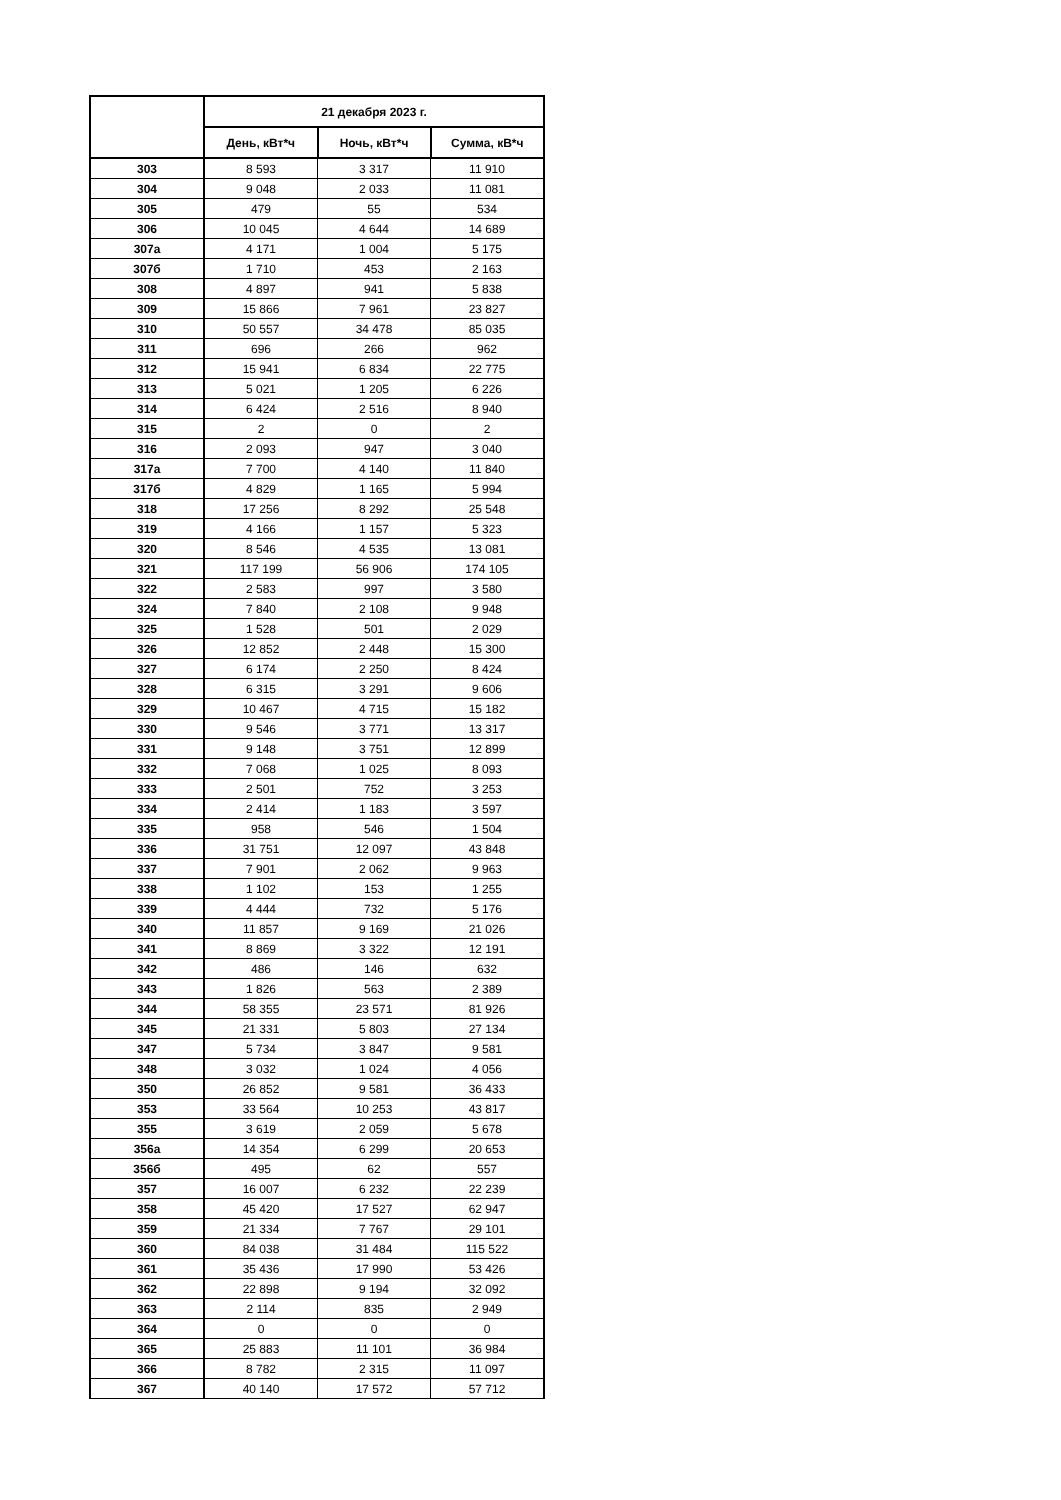| | 21 декабря 2023 г. | | |
| --- | --- | --- | --- |
| | День, кВт*ч | Ночь, кВт*ч | Сумма, кВ*ч |
| 303 | 8 593 | 3 317 | 11 910 |
| 304 | 9 048 | 2 033 | 11 081 |
| 305 | 479 | 55 | 534 |
| 306 | 10 045 | 4 644 | 14 689 |
| 307а | 4 171 | 1 004 | 5 175 |
| 307б | 1 710 | 453 | 2 163 |
| 308 | 4 897 | 941 | 5 838 |
| 309 | 15 866 | 7 961 | 23 827 |
| 310 | 50 557 | 34 478 | 85 035 |
| 311 | 696 | 266 | 962 |
| 312 | 15 941 | 6 834 | 22 775 |
| 313 | 5 021 | 1 205 | 6 226 |
| 314 | 6 424 | 2 516 | 8 940 |
| 315 | 2 | 0 | 2 |
| 316 | 2 093 | 947 | 3 040 |
| 317а | 7 700 | 4 140 | 11 840 |
| 317б | 4 829 | 1 165 | 5 994 |
| 318 | 17 256 | 8 292 | 25 548 |
| 319 | 4 166 | 1 157 | 5 323 |
| 320 | 8 546 | 4 535 | 13 081 |
| 321 | 117 199 | 56 906 | 174 105 |
| 322 | 2 583 | 997 | 3 580 |
| 324 | 7 840 | 2 108 | 9 948 |
| 325 | 1 528 | 501 | 2 029 |
| 326 | 12 852 | 2 448 | 15 300 |
| 327 | 6 174 | 2 250 | 8 424 |
| 328 | 6 315 | 3 291 | 9 606 |
| 329 | 10 467 | 4 715 | 15 182 |
| 330 | 9 546 | 3 771 | 13 317 |
| 331 | 9 148 | 3 751 | 12 899 |
| 332 | 7 068 | 1 025 | 8 093 |
| 333 | 2 501 | 752 | 3 253 |
| 334 | 2 414 | 1 183 | 3 597 |
| 335 | 958 | 546 | 1 504 |
| 336 | 31 751 | 12 097 | 43 848 |
| 337 | 7 901 | 2 062 | 9 963 |
| 338 | 1 102 | 153 | 1 255 |
| 339 | 4 444 | 732 | 5 176 |
| 340 | 11 857 | 9 169 | 21 026 |
| 341 | 8 869 | 3 322 | 12 191 |
| 342 | 486 | 146 | 632 |
| 343 | 1 826 | 563 | 2 389 |
| 344 | 58 355 | 23 571 | 81 926 |
| 345 | 21 331 | 5 803 | 27 134 |
| 347 | 5 734 | 3 847 | 9 581 |
| 348 | 3 032 | 1 024 | 4 056 |
| 350 | 26 852 | 9 581 | 36 433 |
| 353 | 33 564 | 10 253 | 43 817 |
| 355 | 3 619 | 2 059 | 5 678 |
| 356а | 14 354 | 6 299 | 20 653 |
| 356б | 495 | 62 | 557 |
| 357 | 16 007 | 6 232 | 22 239 |
| 358 | 45 420 | 17 527 | 62 947 |
| 359 | 21 334 | 7 767 | 29 101 |
| 360 | 84 038 | 31 484 | 115 522 |
| 361 | 35 436 | 17 990 | 53 426 |
| 362 | 22 898 | 9 194 | 32 092 |
| 363 | 2 114 | 835 | 2 949 |
| 364 | 0 | 0 | 0 |
| 365 | 25 883 | 11 101 | 36 984 |
| 366 | 8 782 | 2 315 | 11 097 |
| 367 | 40 140 | 17 572 | 57 712 |